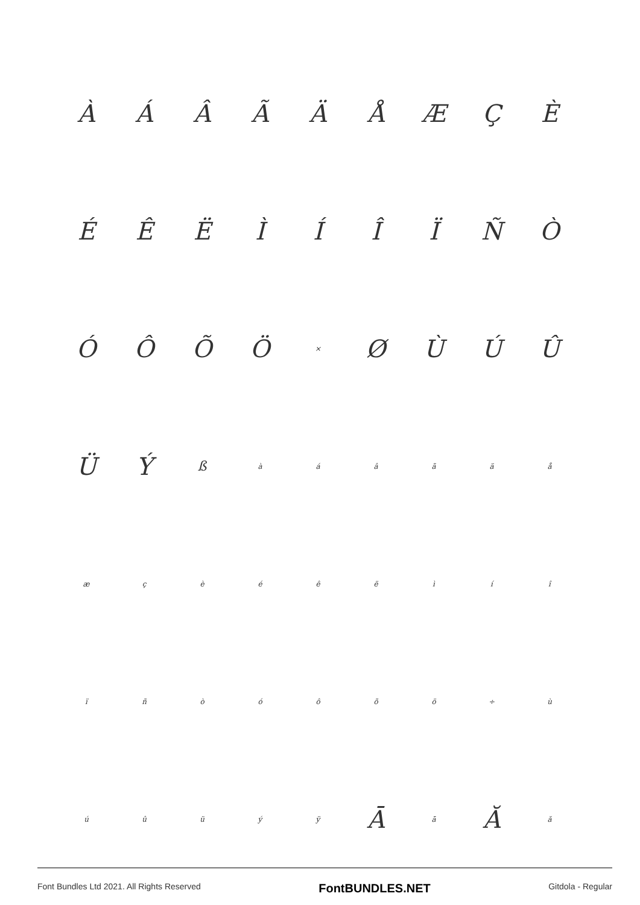| À | Á | Â | Ã | Ä | Å | Æ | Ç | È |
| É | Ê | Ë | Ì | Í | Î | Ï | Ñ | Ò |
| Ó | Ô | Õ | Ö | × | Ø | Ù | Ú | Û |
| Ü | Ý | ß | à | á | â | ã | ä | å |
| æ | ç | è | é | ê | ë | ì | í | î |
| ï | ñ | ò | ó | ô | õ | ö | ÷ | ù |
| ú | û | ü | ý | ÿ | Ā | ā | Ă | ă |
Font Bundles Ltd 2021. All Rights Reserved FontBUNDLES.NET Gitdola - Regular